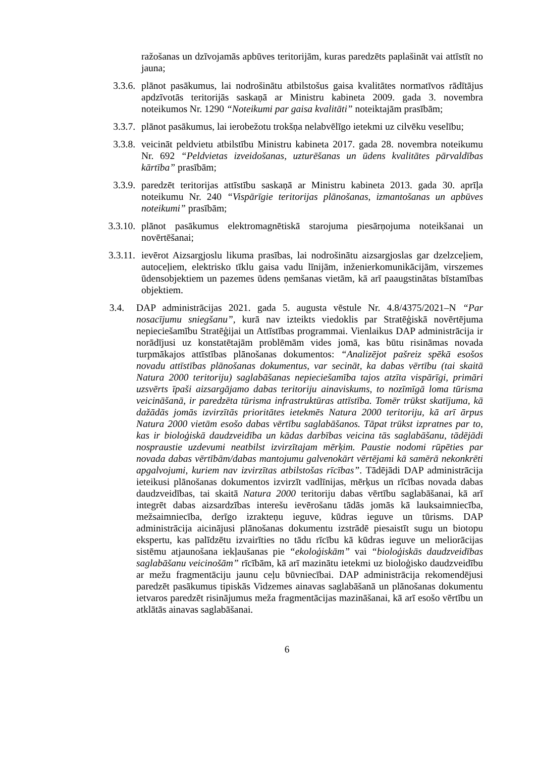ražošanas un dzīvojamās apbūves teritorijām, kuras paredzēts paplašināt vai attīstīt no jauna;
3.3.6. plānot pasākumus, lai nodrošinātu atbilstošus gaisa kvalitātes normatīvos rādītājus apdzīvotās teritorijās saskaņā ar Ministru kabineta 2009. gada 3. novembra noteikumos Nr. 1290 “Noteikumi par gaisa kvalitāti” noteiktajām prasībām;
3.3.7. plānot pasākumus, lai ierobežotu trokšņa nelabvēlīgo ietekmi uz cilvēku veselību;
3.3.8. veicināt peldvietu atbilstību Ministru kabineta 2017. gada 28. novembra noteikumu Nr. 692 “Peldvietas izveidošanas, uzturēšanas un ūdens kvalitātes pārvaldības kārtība” prasībām;
3.3.9. paredzēt teritorijas attīstību saskaņā ar Ministru kabineta 2013. gada 30. aprīļa noteikumu Nr. 240 “Vispārīgie teritorijas plānošanas, izmantošanas un apbūves noteikumi” prasībām;
3.3.10. plānot pasākumus elektromagnētiskā starojuma piesārņojuma noteikšanai un novērtēšanai;
3.3.11. ievērot Aizsargjoslu likuma prasības, lai nodrošinātu aizsargjoslas gar dzelzceļiem, autoceļiem, elektrisko tīklu gaisa vadu līnijām, inženierkomunikācijām, virszemes ūdensobjektiem un pazemes ūdens ņemšanas vietām, kā arī paaugstinātas bīstamības objektiem.
3.4. DAP administrācijas 2021. gada 5. augusta vēstule Nr. 4.8/4375/2021–N “Par nosacījumu sniegšanu”, kurā nav izteikts viedoklis par Stratēģiskā novērtējuma nepieciešamību Stratēģijai un Attīstības programmai. Vienlaikus DAP administrācija ir norādījusi uz konstatētajām problēmām vides jomā, kas būtu risināmas novada turpmākajos attīstības plānošanas dokumentos: “Analizējot pašreiz spēkā esošos novadu attīstības plānošanas dokumentus, var secināt, ka dabas vērtību (tai skaitā Natura 2000 teritoriju) saglabāšanas nepieciešamība tajos atzīta vispārīgi, primāri uzsvērts īpaši aizsargājamo dabas teritoriju ainaviskums, to nozīmīgā loma tūrisma veicināšanā, ir paredzēta tūrisma infrastruktūras attīstība. Tomēr trūkst skatījuma, kā dažādās jomās izvirzītās prioritātes ietekmēs Natura 2000 teritoriju, kā arī ārpus Natura 2000 vietām esošo dabas vērtību saglabāšanos. Tāpat trūkst izpratnes par to, kas ir bioloģiskā daudzveidība un kādas darbības veicina tās saglabāšanu, tādējādi nospraustie uzdevumi neatbilst izvirzītajam mērķim. Paustie nodomi rūpēties par novada dabas vērtībām/dabas mantojumu galvenokārt vērtējami kā samērā nekonkrēti apgalvojumi, kuriem nav izvirzītas atbilstošas rīcības”. Tādējādi DAP administrācija ieteikusi plānošanas dokumentos izvirzīt vadlīnijas, mērķus un rīcības novada dabas daudzveidības, tai skaitā Natura 2000 teritoriju dabas vērtību saglabāšanai, kā arī integrēt dabas aizsardzības interešu ievērošanu tādās jomās kā lauksaimniecība, mežsaimniecība, derīgo izrakteņu ieguve, kūdras ieguve un tūrisms. DAP administrācija aicinājusi plānošanas dokumentu izstrādē piesaistīt sugu un biotopu ekspertu, kas palīdzētu izvairīties no tādu rīcību kā kūdras ieguve un meliorācijas sistēmu atjaunošana iekļaušanas pie “ekoloģiskām” vai “bioloģiskās daudzveidības saglabāšanu veicinošām” rīcībām, kā arī mazinātu ietekmi uz bioloģisko daudzveidību ar mežu fragmentāciju jaunu ceļu būvniecībai. DAP administrācija rekomendējusi paredzēt pasākumus tipiskās Vidzemes ainavas saglabāšanā un plānošanas dokumentu ietvaros paredzēt risinājumus meža fragmentācijas mazināšanai, kā arī esošo vērtību un atklātās ainavas saglabāšanai.
6